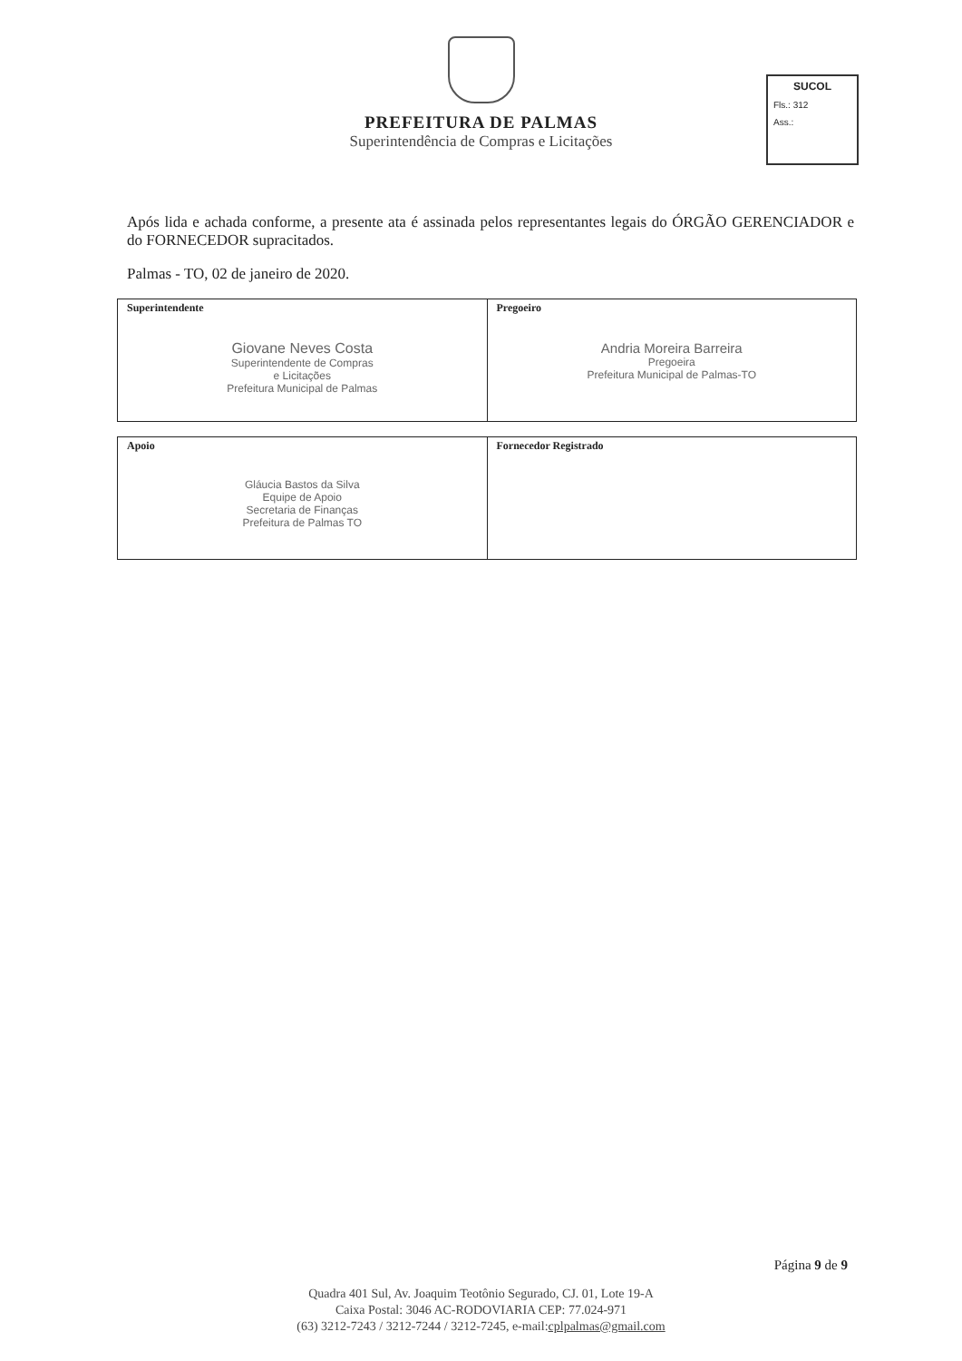PREFEITURA DE PALMAS
Superintendência de Compras e Licitações
SUCOL
Fls.: 312
Ass.:
Após lida e achada conforme, a presente ata é assinada pelos representantes legais do ÓRGÃO GERENCIADOR e do FORNECEDOR supracitados.
Palmas - TO, 02 de janeiro de 2020.
| Superintendente Giovane Neves Costa Superintendente de Compras e Licitações Prefeitura Municipal de Palmas | Pregoeiro Andria Moreira Barreira Pregoeira Prefeitura Municipal de Palmas-TO |
| Apoio Gláucia Bastos da Silva Equipe de Apoio Secretaria de Finanças Prefeitura de Palmas TO | Fornecedor Registrado |
Página 9 de 9
Quadra 401 Sul, Av. Joaquim Teotônio Segurado, CJ. 01, Lote 19-A
Caixa Postal: 3046 AC-RODOVIARIA CEP: 77.024-971
(63) 3212-7243 / 3212-7244 / 3212-7245, e-mail:cplpalmas@gmail.com